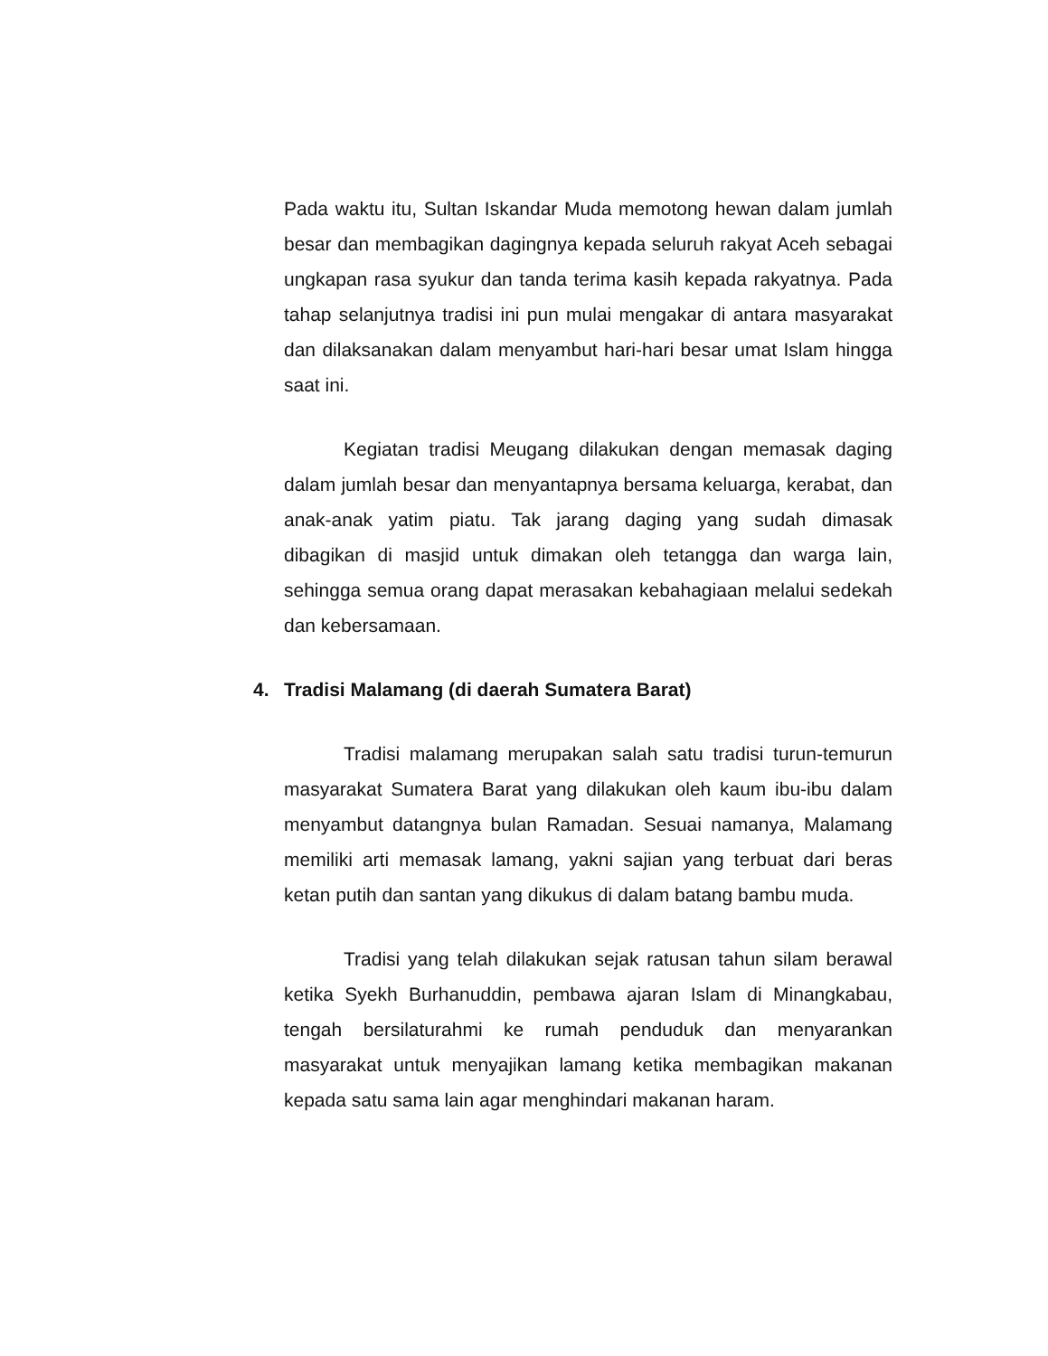Pada waktu itu, Sultan Iskandar Muda memotong hewan dalam jumlah besar dan membagikan dagingnya kepada seluruh rakyat Aceh sebagai ungkapan rasa syukur dan tanda terima kasih kepada rakyatnya. Pada tahap selanjutnya tradisi ini pun mulai mengakar di antara masyarakat dan dilaksanakan dalam menyambut hari-hari besar umat Islam hingga saat ini.
Kegiatan tradisi Meugang dilakukan dengan memasak daging dalam jumlah besar dan menyantapnya bersama keluarga, kerabat, dan anak-anak yatim piatu. Tak jarang daging yang sudah dimasak dibagikan di masjid untuk dimakan oleh tetangga dan warga lain, sehingga semua orang dapat merasakan kebahagiaan melalui sedekah dan kebersamaan.
4. Tradisi Malamang (di daerah Sumatera Barat)
Tradisi malamang merupakan salah satu tradisi turun-temurun masyarakat Sumatera Barat yang dilakukan oleh kaum ibu-ibu dalam menyambut datangnya bulan Ramadan. Sesuai namanya, Malamang memiliki arti memasak lamang, yakni sajian yang terbuat dari beras ketan putih dan santan yang dikukus di dalam batang bambu muda.
Tradisi yang telah dilakukan sejak ratusan tahun silam berawal ketika Syekh Burhanuddin, pembawa ajaran Islam di Minangkabau, tengah bersilaturahmi ke rumah penduduk dan menyarankan masyarakat untuk menyajikan lamang ketika membagikan makanan kepada satu sama lain agar menghindari makanan haram.